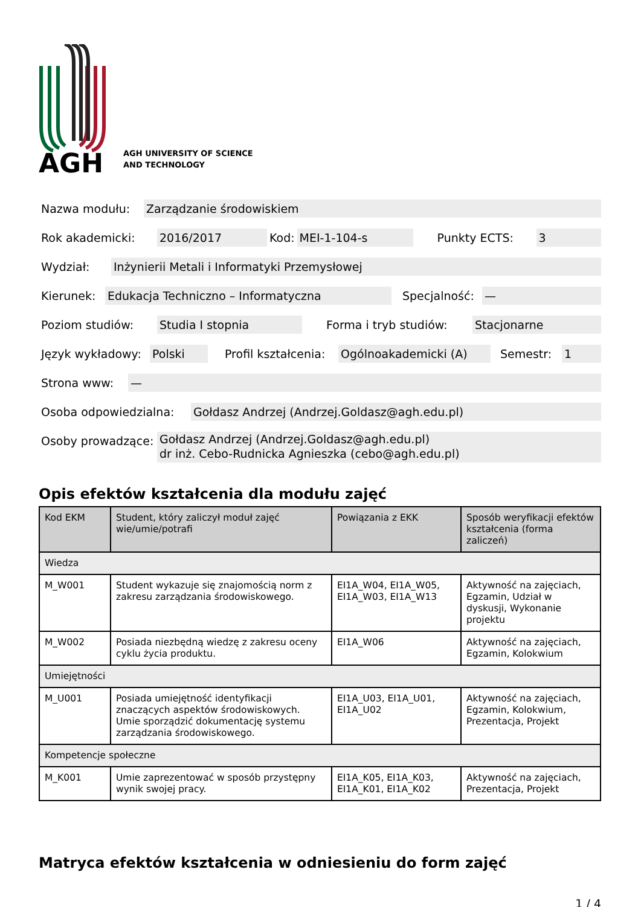AGH
AGH UNIVERSITY OF SCIENCE
AND TECHNOLOGY
Nazwa modułu: Zarządzanie środowiskiem
Rok akademicki: 2016/2017 Kod: MEI-1-104-s Punkty ECTS: 3
Wydział: Inżynierii Metali i Informatyki Przemysłowej
Kierunek: Edukacja Techniczno – Informatyczna Specjalność: —
Poziom studiów: Studia I stopnia Forma i tryb studiów: Stacjonarne
Język wykładowy: Polski Profil kształcenia: Ogólnoakademicki (A) Semestr: 1
Strona www: —
Osoba odpowiedzialna: Gołdasz Andrzej (Andrzej.Goldasz@agh.edu.pl)
Osoby prowadzące: Gołdasz Andrzej (Andrzej.Goldasz@agh.edu.pl)
dr inż. Cebo-Rudnicka Agnieszka (cebo@agh.edu.pl)
Opis efektów kształcenia dla modułu zajęć
| Kod EKM | Student, który zaliczył moduł zajęć wie/umie/potrafi | Powiązania z EKK | Sposób weryfikacji efektów kształcenia (forma zaliczeń) |
| --- | --- | --- | --- |
| Wiedza | | | |
| M_W001 | Student wykazuje się znajomością norm z zakresu zarządzania środowiskowego. | EI1A_W04, EI1A_W05, EI1A_W03, EI1A_W13 | Aktywność na zajęciach, Egzamin, Udział w dyskusji, Wykonanie projektu |
| M_W002 | Posiada niezbędną wiedzę z zakresu oceny cyklu życia produktu. | EI1A_W06 | Aktywność na zajęciach, Egzamin, Kolokwium |
| Umiejętności | | | |
| M_U001 | Posiada umiejętność identyfikacji znaczących aspektów środowiskowych. Umie sporządzić dokumentację systemu zarządzania środowiskowego. | EI1A_U03, EI1A_U01, EI1A_U02 | Aktywność na zajęciach, Egzamin, Kolokwium, Prezentacja, Projekt |
| Kompetencje społeczne | | | |
| M_K001 | Umie zaprezentować w sposób przystępny wynik swojej pracy. | EI1A_K05, EI1A_K03, EI1A_K01, EI1A_K02 | Aktywność na zajęciach, Prezentacja, Projekt |
Matryca efektów kształcenia w odniesieniu do form zajęć
1 / 4